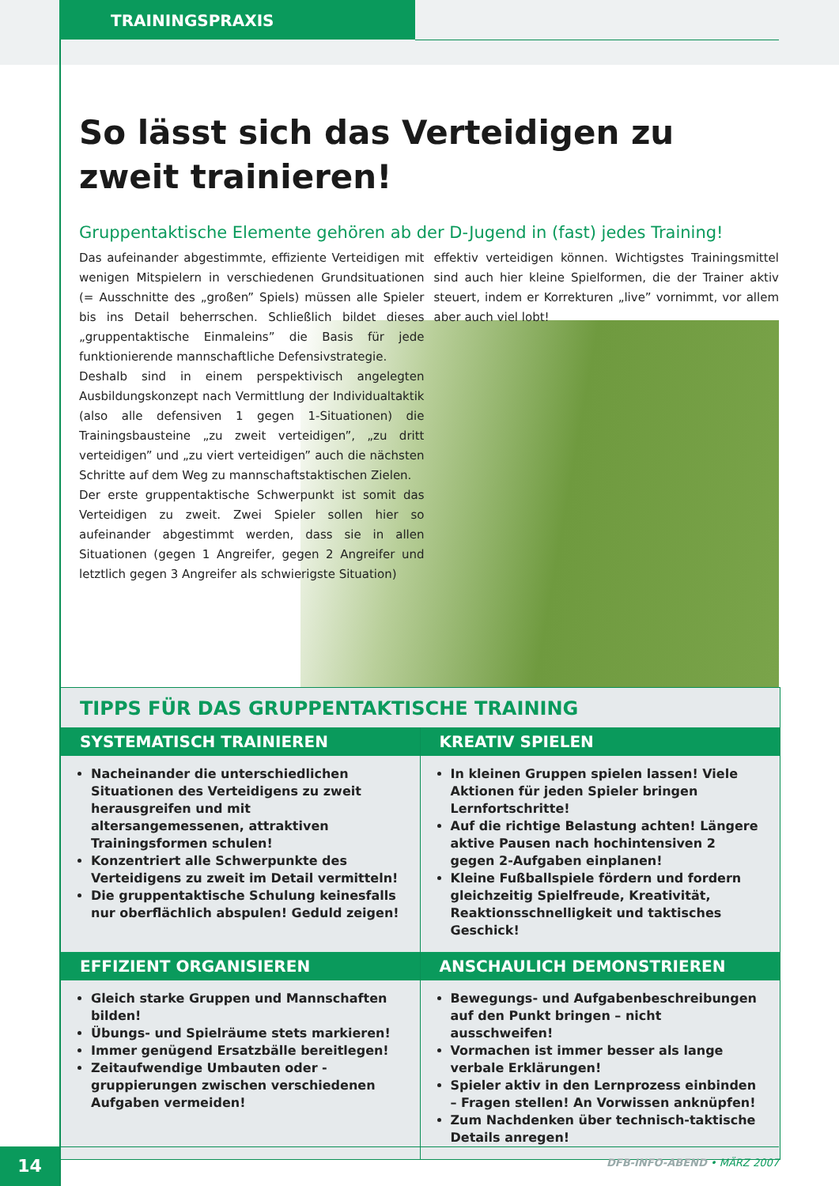TRAININGSPRAXIS
So lässt sich das Verteidigen zu zweit trainieren!
Gruppentaktische Elemente gehören ab der D-Jugend in (fast) jedes Training!
Das aufeinander abgestimmte, effiziente Verteidigen mit wenigen Mitspielern in verschiedenen Grundsituationen (= Ausschnitte des „großen” Spiels) müssen alle Spieler bis ins Detail beherrschen. Schließlich bildet dieses „gruppentaktische Einmaleins” die Basis für jede funktionierende mannschaftliche Defensivstrategie.
Deshalb sind in einem perspektivisch angelegten Ausbildungskonzept nach Vermittlung der Individualtaktik (also alle defensiven 1 gegen 1-Situationen) die Trainingsbausteine „zu zweit verteidigen”, „zu dritt verteidigen” und „zu viert verteidigen” auch die nächsten Schritte auf dem Weg zu mannschaftstaktischen Zielen.
Der erste gruppentaktische Schwerpunkt ist somit das Verteidigen zu zweit. Zwei Spieler sollen hier so aufeinander abgestimmt werden, dass sie in allen Situationen (gegen 1 Angreifer, gegen 2 Angreifer und letztlich gegen 3 Angreifer als schwierigste Situation)
effektiv verteidigen können. Wichtigstes Trainingsmittel sind auch hier kleine Spielformen, die der Trainer aktiv steuert, indem er Korrekturen „live” vornimmt, vor allem aber auch viel lobt!
TIPPS FÜR DAS GRUPPENTAKTISCHE TRAINING
SYSTEMATISCH TRAINIEREN
Nacheinander die unterschiedlichen Situationen des Verteidigens zu zweit herausgreifen und mit altersangemessenen, attraktiven Trainingsformen schulen!
Konzentriert alle Schwerpunkte des Verteidigens zu zweit im Detail vermitteln!
Die gruppentaktische Schulung keinesfalls nur oberflächlich abspulen! Geduld zeigen!
KREATIV SPIELEN
In kleinen Gruppen spielen lassen! Viele Aktionen für jeden Spieler bringen Lernfortschritte!
Auf die richtige Belastung achten! Längere aktive Pausen nach hochintensiven 2 gegen 2-Aufgaben einplanen!
Kleine Fußballspiele fördern und fordern gleichzeitig Spielfreude, Kreativität, Reaktionsschnelligkeit und taktisches Geschick!
EFFIZIENT ORGANISIEREN
Gleich starke Gruppen und Mannschaften bilden!
Übungs- und Spielräume stets markieren!
Immer genügend Ersatzbälle bereitlegen!
Zeitaufwendige Umbauten oder -gruppierungen zwischen verschiedenen Aufgaben vermeiden!
ANSCHAULICH DEMONSTRIEREN
Bewegungs- und Aufgabenbeschreibungen auf den Punkt bringen – nicht ausschweifen!
Vormachen ist immer besser als lange verbale Erklärungen!
Spieler aktiv in den Lernprozess einbinden – Fragen stellen! An Vorwissen anknüpfen!
Zum Nachdenken über technisch-taktische Details anregen!
14 DFB-INFO-ABEND • MÄRZ 2007